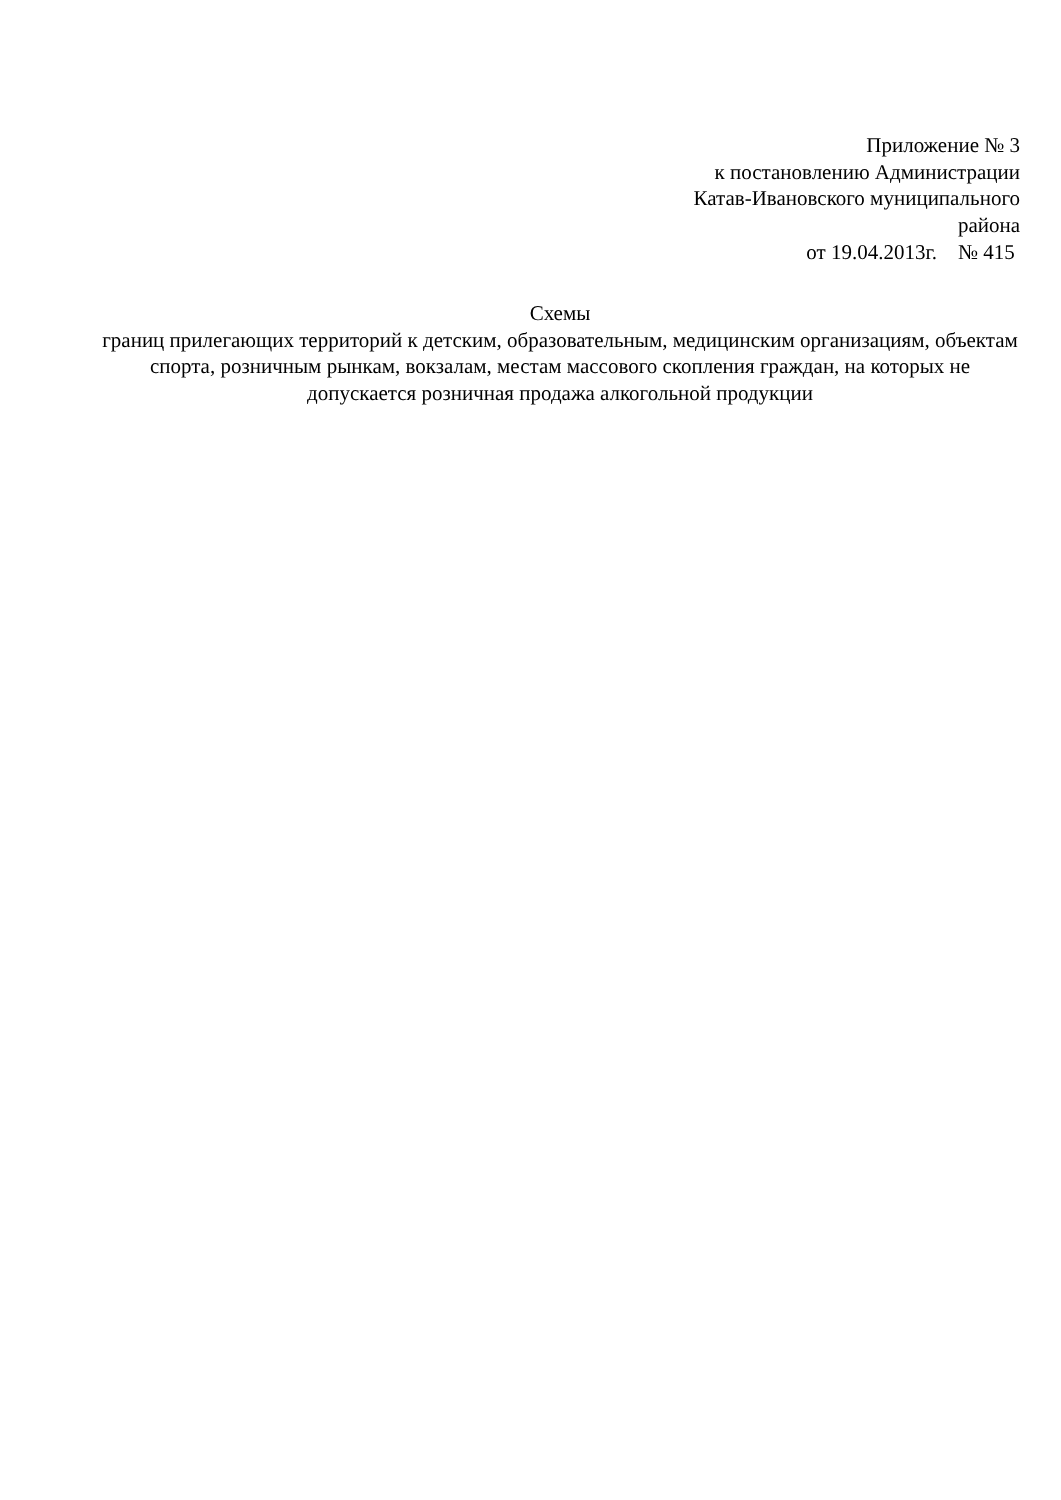Приложение № 3
к постановлению Администрации
Катав-Ивановского муниципального
района
от 19.04.2013г. № 415
Схемы
границ прилегающих территорий к детским, образовательным, медицинским организациям, объектам спорта, розничным рынкам, вокзалам, местам массового скопления граждан, на которых не допускается розничная продажа алкогольной продукции